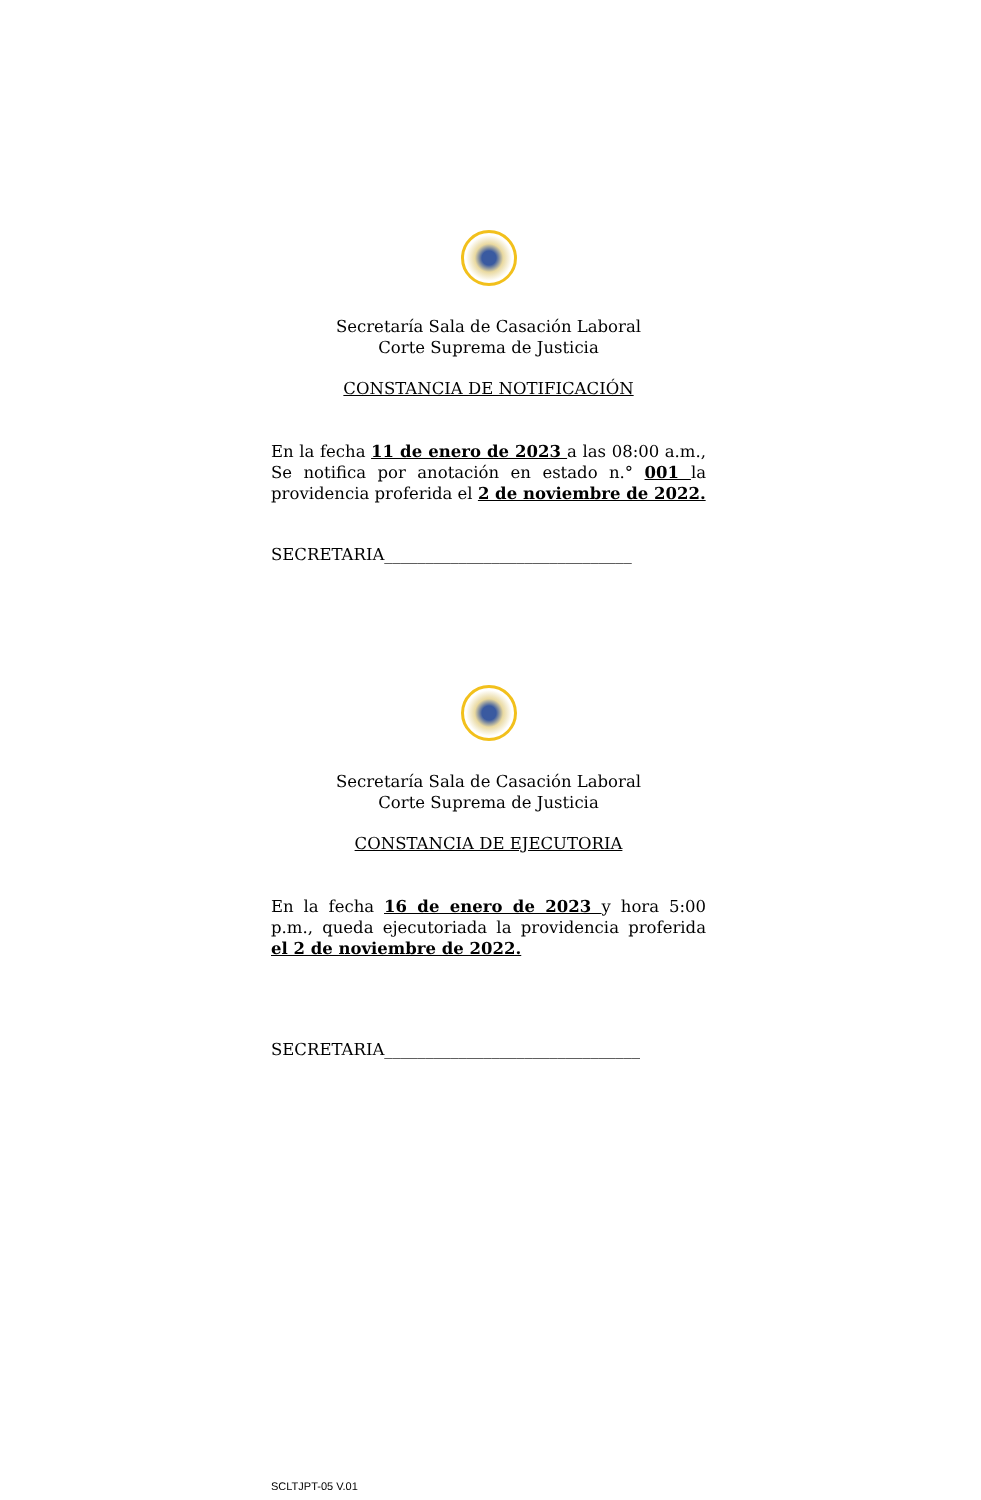Secretaría Sala de Casación Laboral
Corte Suprema de Justicia
CONSTANCIA DE NOTIFICACIÓN
En la fecha 11 de enero de 2023 a las 08:00 a.m., Se notifica por anotación en estado n.° 001 la providencia proferida el 2 de noviembre de 2022.
SECRETARIA______________________________
Secretaría Sala de Casación Laboral
Corte Suprema de Justicia
CONSTANCIA DE EJECUTORIA
En la fecha 16 de enero de 2023 y hora 5:00 p.m., queda ejecutoriada la providencia proferida el 2 de noviembre de 2022.
SECRETARIA_______________________________
SCLTJPT-05 V.01